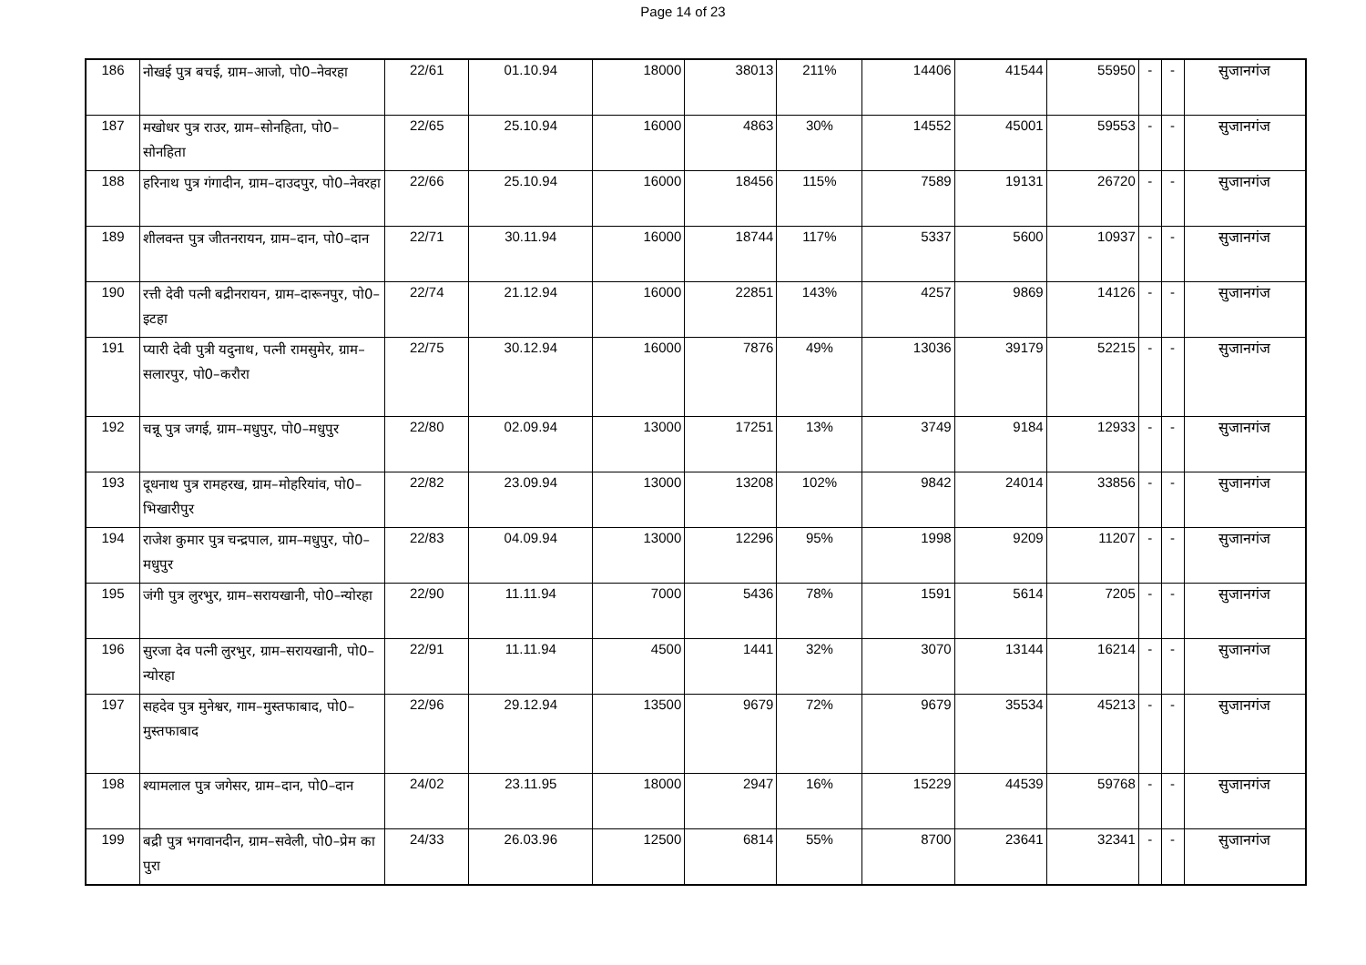Page 14 of 23
| 186 | नोखई पुत्र बचई, ग्राम–आजो, पो0–नेवरहा | 22/61 | 01.10.94 | 18000 | 38013 | 211% | 14406 | 41544 | 55950 | - | - | सुजानगंज |
| 187 | मखोधर पुत्र राउर, ग्राम–सोनहिता, पो0–सोनहिता | 22/65 | 25.10.94 | 16000 | 4863 | 30% | 14552 | 45001 | 59553 | - | - | सुजानगंज |
| 188 | हरिनाथ पुत्र गंगादीन, ग्राम–दाउदपुर, पो0–नेवरहा | 22/66 | 25.10.94 | 16000 | 18456 | 115% | 7589 | 19131 | 26720 | - | - | सुजानगंज |
| 189 | शीलवन्त पुत्र जीतनरायन, ग्राम–दान, पो0–दान | 22/71 | 30.11.94 | 16000 | 18744 | 117% | 5337 | 5600 | 10937 | - | - | सुजानगंज |
| 190 | रत्ती देवी पत्नी बद्रीनरायन, ग्राम–दारूनपुर, पो0–इटहा | 22/74 | 21.12.94 | 16000 | 22851 | 143% | 4257 | 9869 | 14126 | - | - | सुजानगंज |
| 191 | प्यारी देवी पुत्री यदुनाथ, पत्नी रामसुमेर, ग्राम–सलारपुर, पो0–करौरा | 22/75 | 30.12.94 | 16000 | 7876 | 49% | 13036 | 39179 | 52215 | - | - | सुजानगंज |
| 192 | चन्नू पुत्र जगई, ग्राम–मधुपुर, पो0–मधुपुर | 22/80 | 02.09.94 | 13000 | 17251 | 13% | 3749 | 9184 | 12933 | - | - | सुजानगंज |
| 193 | दूधनाथ पुत्र रामहरख, ग्राम–मोहरियांव, पो0–भिखारीपुर | 22/82 | 23.09.94 | 13000 | 13208 | 102% | 9842 | 24014 | 33856 | - | - | सुजानगंज |
| 194 | राजेश कुमार पुत्र चन्द्रपाल, ग्राम–मधुपुर, पो0–मधुपुर | 22/83 | 04.09.94 | 13000 | 12296 | 95% | 1998 | 9209 | 11207 | - | - | सुजानगंज |
| 195 | जंगी पुत्र लुरभुर, ग्राम–सरायखानी, पो0–न्योरहा | 22/90 | 11.11.94 | 7000 | 5436 | 78% | 1591 | 5614 | 7205 | - | - | सुजानगंज |
| 196 | सुरजा देव पत्नी लुरभुर, ग्राम–सरायखानी, पो0–न्योरहा | 22/91 | 11.11.94 | 4500 | 1441 | 32% | 3070 | 13144 | 16214 | - | - | सुजानगंज |
| 197 | सहदेव पुत्र मुनेश्वर, गाम–मुस्तफाबाद, पो0–मुस्तफाबाद | 22/96 | 29.12.94 | 13500 | 9679 | 72% | 9679 | 35534 | 45213 | - | - | सुजानगंज |
| 198 | श्यामलाल पुत्र जगेसर, ग्राम–दान, पो0–दान | 24/02 | 23.11.95 | 18000 | 2947 | 16% | 15229 | 44539 | 59768 | - | - | सुजानगंज |
| 199 | बद्री पुत्र भगवानदीन, ग्राम–सवेली, पो0–प्रेम का पुरा | 24/33 | 26.03.96 | 12500 | 6814 | 55% | 8700 | 23641 | 32341 | - | - | सुजानगंज |